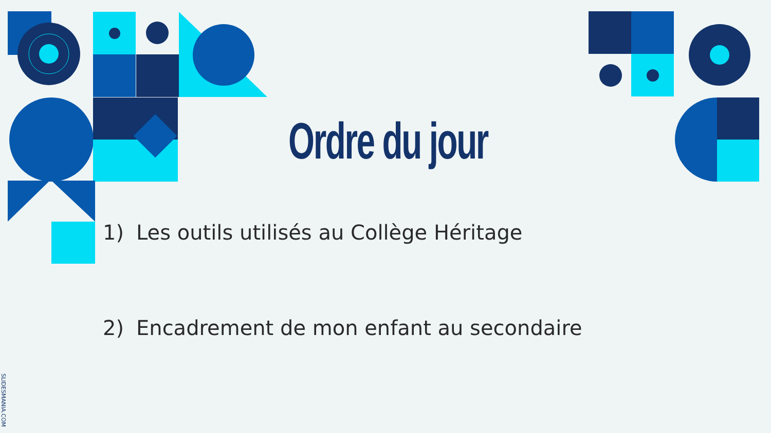Ordre du jour
1) Les outils utilisés au Collège Héritage
2) Encadrement de mon enfant au secondaire
SLIDESMANIA.COM